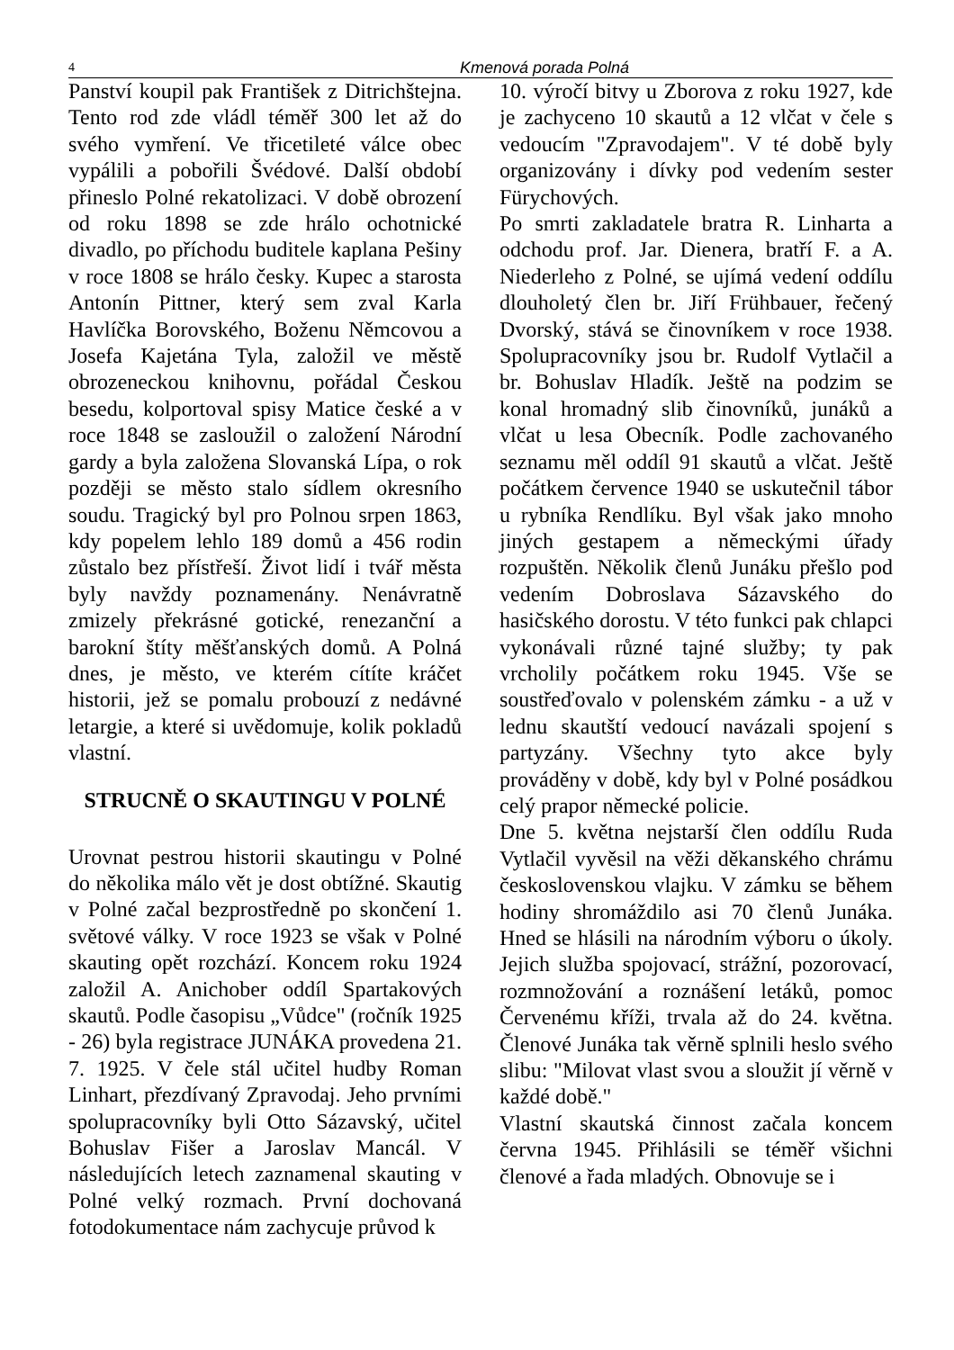4 Kmenová porada Polná
Panství koupil pak František z Ditrichštejna. Tento rod zde vládl téměř 300 let až do svého vymření. Ve třicetileté válce obec vypálili a pobořili Švédové. Další období přineslo Polné rekatolizaci. V době obrození od roku 1898 se zde hrálo ochotnické divadlo, po příchodu buditele kaplana Pešiny v roce 1808 se hrálo česky. Kupec a starosta Antonín Pittner, který sem zval Karla Havlíčka Borovského, Boženu Němcovou a Josefa Kajetána Tyla, založil ve městě obrozeneckou knihovnu, pořádal Českou besedu, kolportoval spisy Matice české a v roce 1848 se zasloužil o založení Národní gardy a byla založena Slovanská Lípa, o rok později se město stalo sídlem okresního soudu. Tragický byl pro Polnou srpen 1863, kdy popelem lehlo 189 domů a 456 rodin zůstalo bez přístřeší. Život lidí i tvář města byly navždy poznamenány. Nenávratně zmizely překrásné gotické, renezanční a barokní štíty měšťanských domů. A Polná dnes, je město, ve kterém cítíte kráčet historii, jež se pomalu probouzí z nedávné letargie, a které si uvědomuje, kolik pokladů vlastní.
STRUCNĚ O SKAUTINGU V POLNÉ
Urovnat pestrou historii skautingu v Polné do několika málo vět je dost obtížné. Skautig v Polné začal bezprostředně po skončení 1. světové války. V roce 1923 se však v Polné skauting opět rozchází. Koncem roku 1924 založil A. Anichober oddíl Spartakových skautů. Podle časopisu „Vůdce" (ročník 1925 - 26) byla registrace JUNÁKA provedena 21. 7. 1925. V čele stál učitel hudby Roman Linhart, přezdívaný Zpravodaj. Jeho prvními spolupracovníky byli Otto Sázavský, učitel Bohuslav Fišer a Jaroslav Mancál. V následujících letech zaznamenal skauting v Polné velký rozmach. První dochovaná fotodokumentace nám zachycuje průvod k
10. výročí bitvy u Zborova z roku 1927, kde je zachyceno 10 skautů a 12 vlčat v čele s vedoucím "Zpravodajem". V té době byly organizovány i dívky pod vedením sester Fürychových.
Po smrti zakladatele bratra R. Linharta a odchodu prof. Jar. Dienera, bratří F. a A. Niederleho z Polné, se ujímá vedení oddílu dlouholetý člen br. Jiří Frühbauer, řečený Dvorský, stává se činovníkem v roce 1938. Spolupracovníky jsou br. Rudolf Vytlačil a br. Bohuslav Hladík. Ještě na podzim se konal hromadný slib činovníků, junáků a vlčat u lesa Obecník. Podle zachovaného seznamu měl oddíl 91 skautů a vlčat. Ještě počátkem července 1940 se uskutečnil tábor u rybníka Rendlíku. Byl však jako mnoho jiných gestapem a německými úřady rozpuštěn. Několik členů Junáku přešlo pod vedením Dobroslava Sázavského do hasičského dorostu. V této funkci pak chlapci vykonávali různé tajné služby; ty pak vrcholily počátkem roku 1945. Vše se soustřeďovalo v polenském zámku - a už v lednu skautští vedoucí navázali spojení s partyzány. Všechny tyto akce byly prováděny v době, kdy byl v Polné posádkou celý prapor německé policie.
Dne 5. května nejstarší člen oddílu Ruda Vytlačil vyvěsil na věži děkanského chrámu československou vlajku. V zámku se během hodiny shromáždilo asi 70 členů Junáka. Hned se hlásili na národním výboru o úkoly. Jejich služba spojovací, strážní, pozorovací, rozmnožování a roznášení letáků, pomoc Červenému kříži, trvala až do 24. května. Členové Junáka tak věrně splnili heslo svého slibu: "Milovat vlast svou a sloužit jí věrně v každé době."
Vlastní skautská činnost začala koncem června 1945. Přihlásili se téměř všichni členové a řada mladých. Obnovuje se i